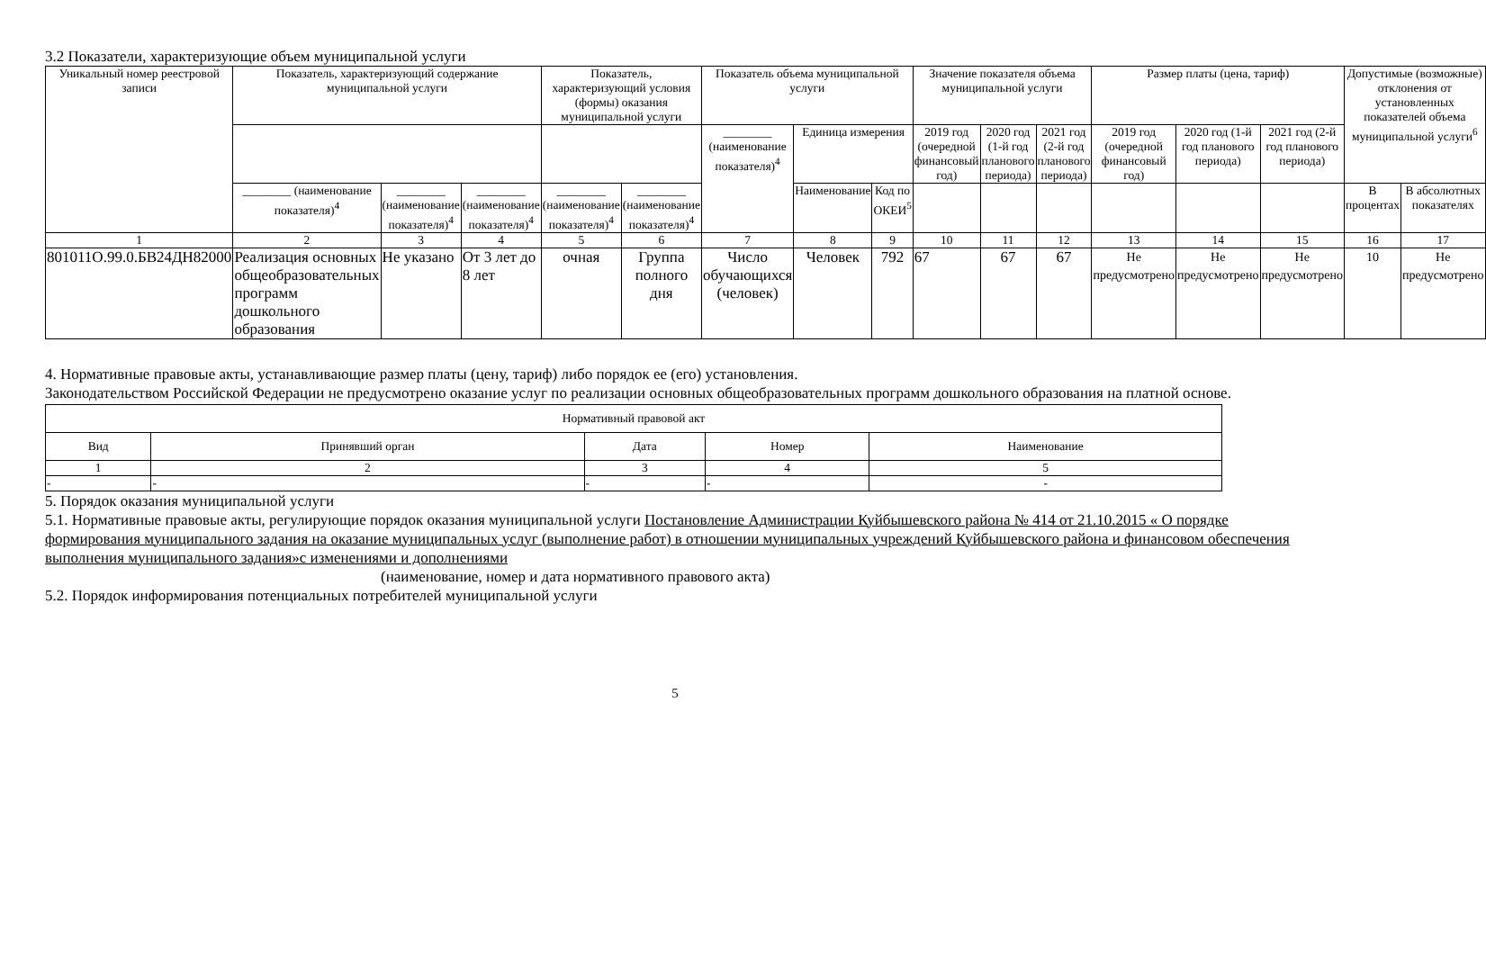3.2 Показатели, характеризующие объем муниципальной услуги
| Уникальный номер реестровой записи | Показатель, характеризующий содержание муниципальной услуги | | | Показатель, характеризующий условия (формы) оказания муниципальной услуги | | Показатель объема муниципальной услуги | | | Значение показателя объема муниципальной услуги | | | Размер платы (цена, тариф) | | | Допустимые (возможные) отклонения от установленных показателей объема муниципальной услуги<sup>6</sup> | |
| --- | --- | --- | --- | --- | --- | --- | --- | --- | --- | --- | --- | --- | --- | --- | --- | --- |
| | | | | | | ________ (наименование показателя)<sup>4</sup> | Единица измерения | | 2019 год (очередной финансовый год) | 2020 год (1-й год планового периода) | 2021 год (2-й год планового периода) | 2019 год (очередной финансовый год) | 2020 год (1-й год планового периода) | 2021 год (2-й год планового периода) | | |
| | ________ (наименование показателя)<sup>4</sup> | ________ (наименование показателя)<sup>4</sup> | ________ (наименование показателя)<sup>4</sup> | ________ (наименование показателя)<sup>4</sup> | ________ (наименование показателя)<sup>4</sup> | | Наименование | Код по ОКЕИ<sup>5</sup> | | | | | | | В процентах | В абсолютных показателях |
| 1 | 2 | 3 | 4 | 5 | 6 | 7 | 8 | 9 | 10 | 11 | 12 | 13 | 14 | 15 | 16 | 17 |
| 801011О.99.0.БВ24ДН82000 | Реализация основных общеобразовательных программ дошкольного образования | Не указано | От 3 лет до 8 лет | очная | Группа полного дня | Число обучающихся (человек) | Человек | 792 | 67 | 67 | 67 | Не предусмотрено | Не предусмотрено | Не предусмотрено | 10 | Не предусмотрено |
4. Нормативные правовые акты, устанавливающие размер платы (цену, тариф) либо порядок ее (его) установления.
Законодательством Российской Федерации не предусмотрено оказание услуг по реализации основных общеобразовательных программ дошкольного образования на платной основе.
| Нормативный правовой акт | | | | |
| Вид | Принявший орган | Дата | Номер | Наименование |
| 1 | 2 | 3 | 4 | 5 |
| - | - | - | - | - |
5. Порядок оказания муниципальной услуги
5.1. Нормативные правовые акты, регулирующие порядок оказания муниципальной услуги Постановление Администрации Куйбышевского района № 414 от 21.10.2015 « О порядке формирования муниципального задания на оказание муниципальных услуг (выполнение работ) в отношении муниципальных учреждений Куйбышевского района и финансовом обеспечения выполнения муниципального задания»с изменениями и дополнениями
(наименование, номер и дата нормативного правового акта)
5.2. Порядок информирования потенциальных потребителей муниципальной услуги
5